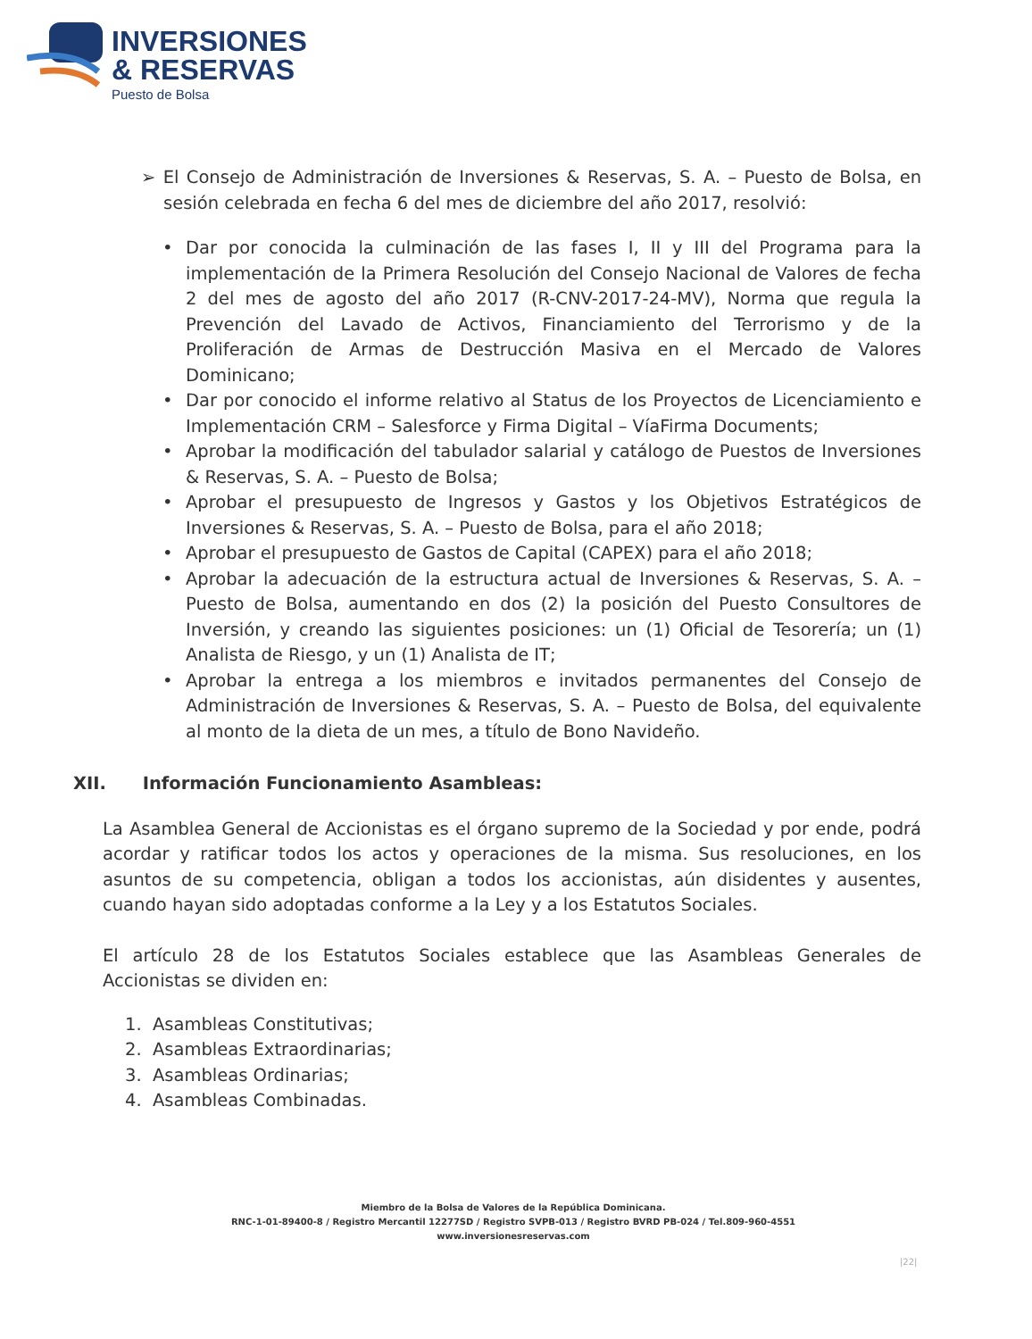INVERSIONES
& RESERVAS
Puesto de Bolsa
➢ El Consejo de Administración de Inversiones & Reservas, S. A. – Puesto de Bolsa, en sesión celebrada en fecha 6 del mes de diciembre del año 2017, resolvió:
• Dar por conocida la culminación de las fases I, II y III del Programa para la implementación de la Primera Resolución del Consejo Nacional de Valores de fecha 2 del mes de agosto del año 2017 (R-CNV-2017-24-MV), Norma que regula la Prevención del Lavado de Activos, Financiamiento del Terrorismo y de la Proliferación de Armas de Destrucción Masiva en el Mercado de Valores Dominicano;
• Dar por conocido el informe relativo al Status de los Proyectos de Licenciamiento e Implementación CRM – Salesforce y Firma Digital – VíaFirma Documents;
• Aprobar la modificación del tabulador salarial y catálogo de Puestos de Inversiones & Reservas, S. A. – Puesto de Bolsa;
• Aprobar el presupuesto de Ingresos y Gastos y los Objetivos Estratégicos de Inversiones & Reservas, S. A. – Puesto de Bolsa, para el año 2018;
• Aprobar el presupuesto de Gastos de Capital (CAPEX) para el año 2018;
• Aprobar la adecuación de la estructura actual de Inversiones & Reservas, S. A. – Puesto de Bolsa, aumentando en dos (2) la posición del Puesto Consultores de Inversión, y creando las siguientes posiciones: un (1) Oficial de Tesorería; un (1) Analista de Riesgo, y un (1) Analista de IT;
• Aprobar la entrega a los miembros e invitados permanentes del Consejo de Administración de Inversiones & Reservas, S. A. – Puesto de Bolsa, del equivalente al monto de la dieta de un mes, a título de Bono Navideño.
XII. Información Funcionamiento Asambleas:
La Asamblea General de Accionistas es el órgano supremo de la Sociedad y por ende, podrá acordar y ratificar todos los actos y operaciones de la misma. Sus resoluciones, en los asuntos de su competencia, obligan a todos los accionistas, aún disidentes y ausentes, cuando hayan sido adoptadas conforme a la Ley y a los Estatutos Sociales.
El artículo 28 de los Estatutos Sociales establece que las Asambleas Generales de Accionistas se dividen en:
1. Asambleas Constitutivas;
2. Asambleas Extraordinarias;
3. Asambleas Ordinarias;
4. Asambleas Combinadas.
Miembro de la Bolsa de Valores de la República Dominicana.
RNC-1-01-89400-8 / Registro Mercantil 12277SD / Registro SVPB-013 / Registro BVRD PB-024 / Tel.809-960-4551
www.inversionesreservas.com
|22|